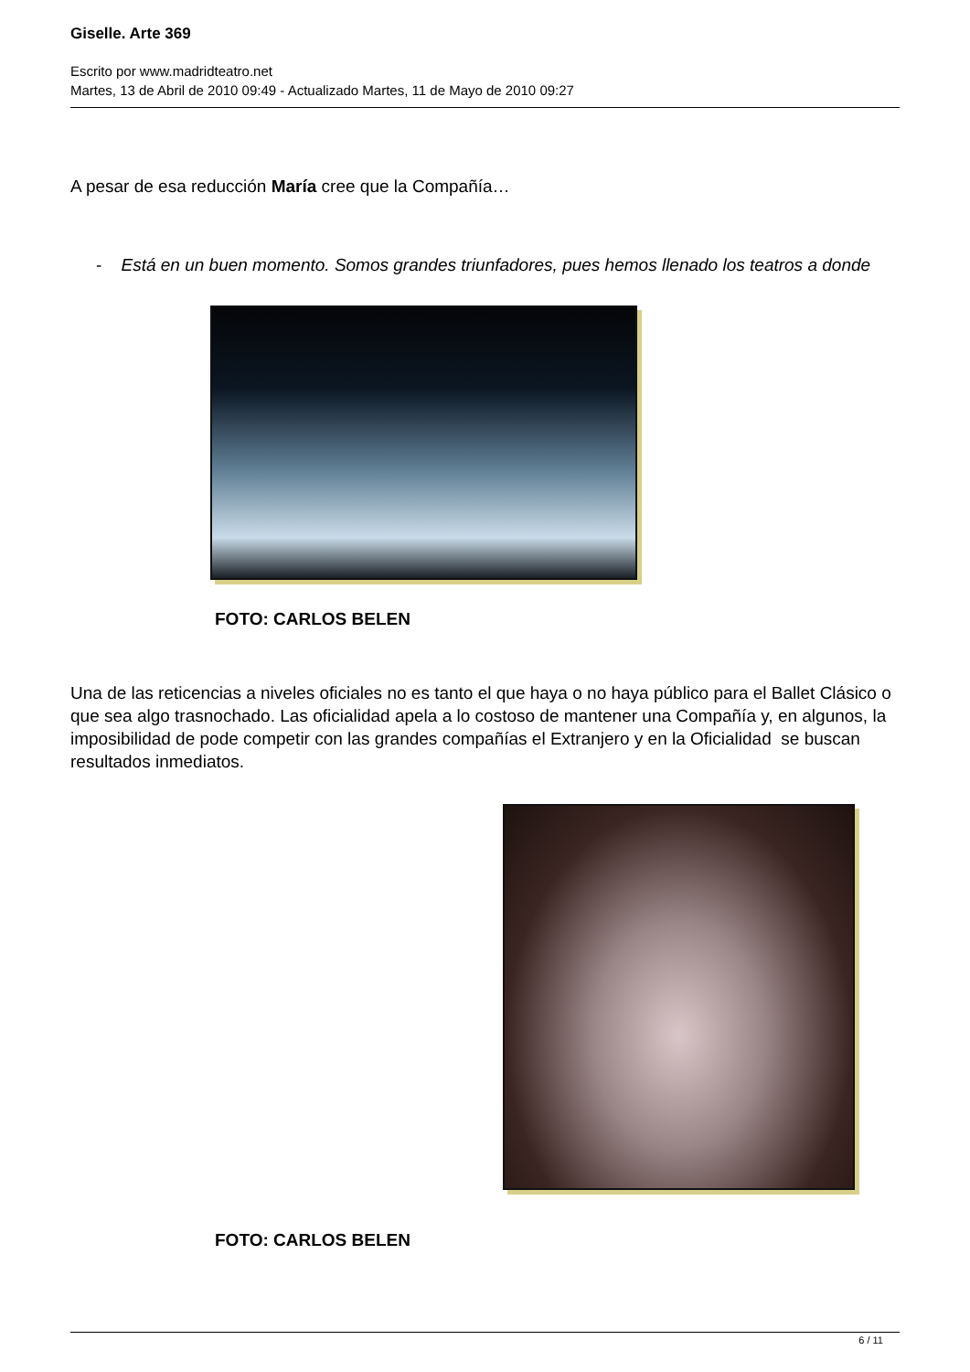Giselle. Arte 369
Escrito por www.madridteatro.net
Martes, 13 de Abril de 2010 09:49 - Actualizado Martes, 11 de Mayo de 2010 09:27
A pesar de esa reducción María cree que la Compañía…
- Está en un buen momento. Somos grandes triunfadores, pues hemos llenado los teatros a donde
FOTO: CARLOS BELEN
Una de las reticencias a niveles oficiales no es tanto el que haya o no haya público para el Ballet Clásico o que sea algo trasnochado. Las oficialidad apela a lo costoso de mantener una Compañía y, en algunos, la imposibilidad de pode competir con las grandes compañías el Extranjero y en la Oficialidad se buscan resultados inmediatos.
FOTO: CARLOS BELEN
6 / 11